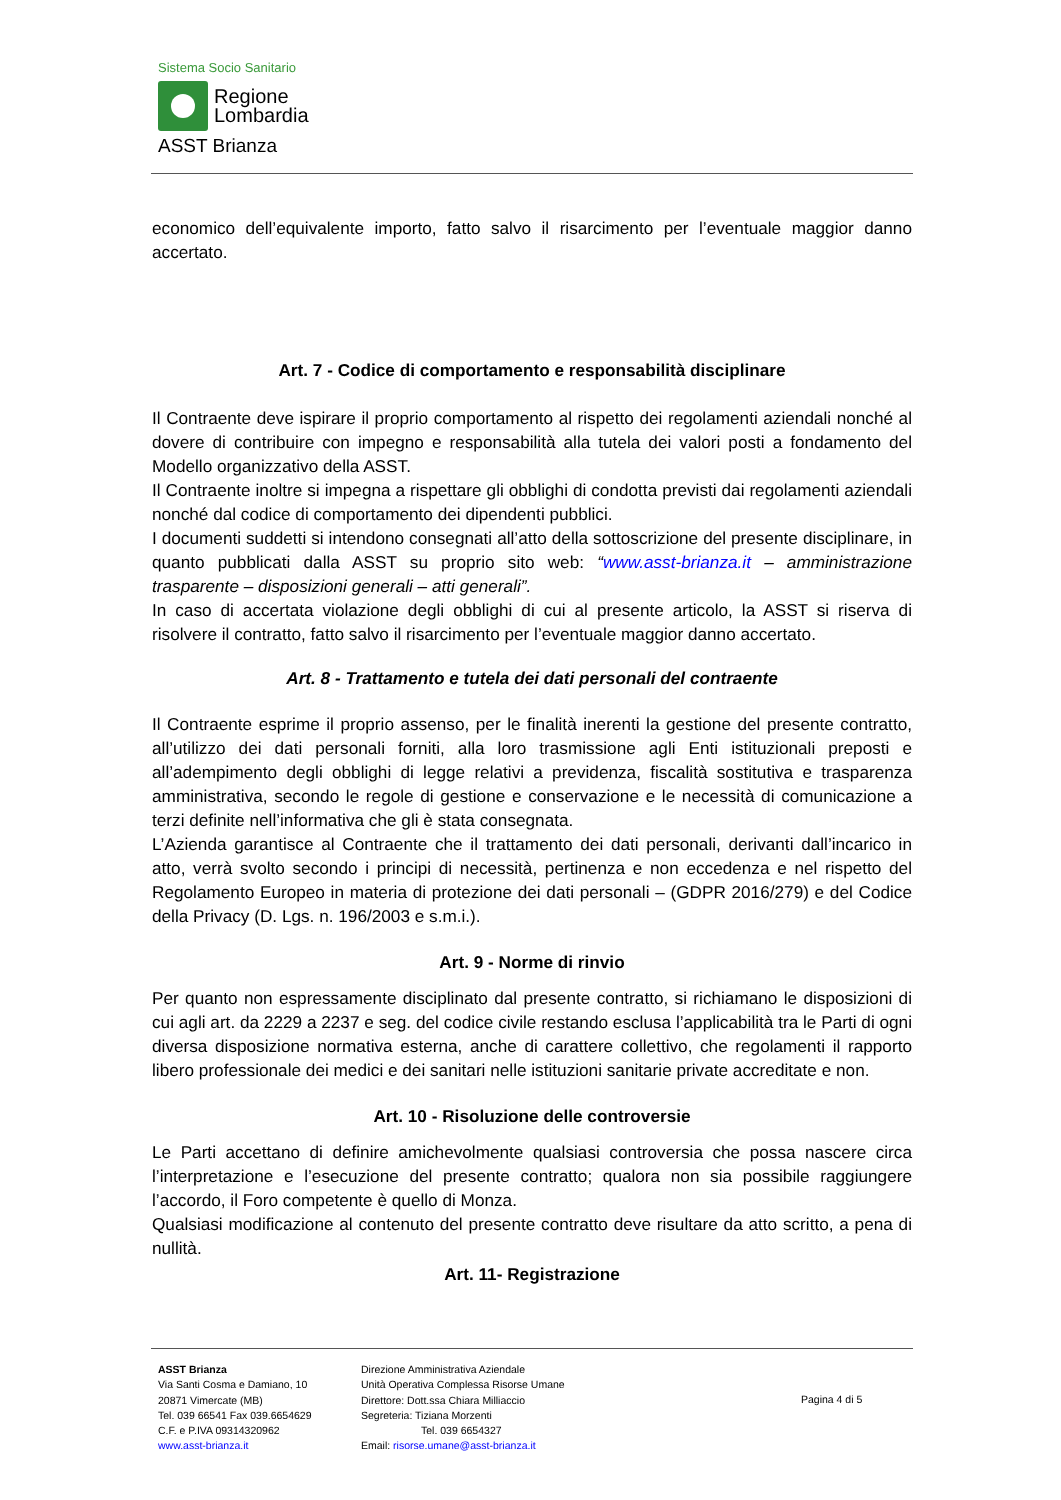Sistema Socio Sanitario
Regione
Lombardia
ASST Brianza
economico dell’equivalente importo, fatto salvo il risarcimento per l’eventuale maggior danno accertato.
Art. 7 - Codice di comportamento e responsabilità disciplinare
Il Contraente deve ispirare il proprio comportamento al rispetto dei regolamenti aziendali nonché al dovere di contribuire con impegno e responsabilità alla tutela dei valori posti a fondamento del Modello organizzativo della ASST.
Il Contraente inoltre si impegna a rispettare gli obblighi di condotta previsti dai regolamenti aziendali nonché dal codice di comportamento dei dipendenti pubblici.
I documenti suddetti si intendono consegnati all’atto della sottoscrizione del presente disciplinare, in quanto pubblicati dalla ASST su proprio sito web: “www.asst-brianza.it – amministrazione trasparente – disposizioni generali – atti generali”.
In caso di accertata violazione degli obblighi di cui al presente articolo, la ASST si riserva di risolvere il contratto, fatto salvo il risarcimento per l’eventuale maggior danno accertato.
Art. 8 - Trattamento e tutela dei dati personali del contraente
Il Contraente esprime il proprio assenso, per le finalità inerenti la gestione del presente contratto, all’utilizzo dei dati personali forniti, alla loro trasmissione agli Enti istituzionali preposti e all’adempimento degli obblighi di legge relativi a previdenza, fiscalità sostitutiva e trasparenza amministrativa, secondo le regole di gestione e conservazione e le necessità di comunicazione a terzi definite nell’informativa che gli è stata consegnata.
L’Azienda garantisce al Contraente che il trattamento dei dati personali, derivanti dall’incarico in atto, verrà svolto secondo i principi di necessità, pertinenza e non eccedenza e nel rispetto del Regolamento Europeo in materia di protezione dei dati personali – (GDPR 2016/279) e del Codice della Privacy (D. Lgs. n. 196/2003 e s.m.i.).
Art. 9 - Norme di rinvio
Per quanto non espressamente disciplinato dal presente contratto, si richiamano le disposizioni di cui agli art. da 2229 a 2237 e seg. del codice civile restando esclusa l’applicabilità tra le Parti di ogni diversa disposizione normativa esterna, anche di carattere collettivo, che regolamenti il rapporto libero professionale dei medici e dei sanitari nelle istituzioni sanitarie private accreditate e non.
Art. 10 - Risoluzione delle controversie
Le Parti accettano di definire amichevolmente qualsiasi controversia che possa nascere circa l’interpretazione e l’esecuzione del presente contratto; qualora non sia possibile raggiungere l’accordo, il Foro competente è quello di Monza.
Qualsiasi modificazione al contenuto del presente contratto deve risultare da atto scritto, a pena di nullità.
Art. 11- Registrazione
ASST Brianza
Via Santi Cosma e Damiano, 10
20871 Vimercate (MB)
Tel. 039 66541 Fax 039.6654629
C.F. e P.IVA 09314320962
www.asst-brianza.it
Direzione Amministrativa Aziendale
Unità Operativa Complessa Risorse Umane
Direttore: Dott.ssa Chiara Milliaccio
Segreteria: Tiziana Morzenti
Tel. 039 6654327
Email: risorse.umane@asst-brianza.it
Pagina 4 di 5